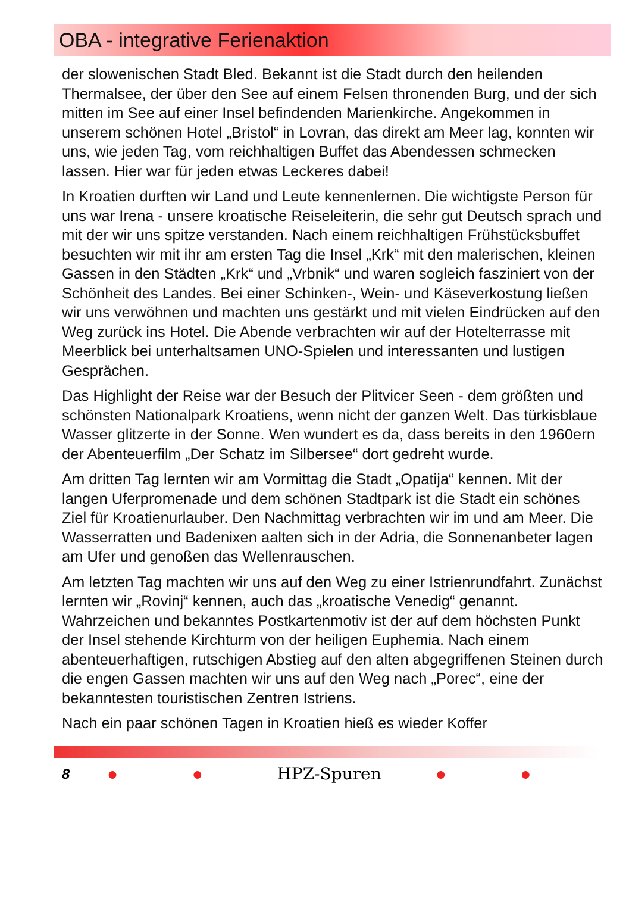OBA - integrative Ferienaktion
der slowenischen Stadt Bled. Bekannt ist die Stadt durch den heilenden Thermalsee, der über den See auf einem Felsen thronenden Burg, und der sich mitten im See auf einer Insel befindenden Marienkirche. Angekommen in unserem schönen Hotel „Bristol“ in Lovran, das direkt am Meer lag, konnten wir uns, wie jeden Tag, vom reichhaltigen Buffet das Abendessen schmecken lassen. Hier war für jeden etwas Leckeres dabei!
In Kroatien durften wir Land und Leute kennenlernen. Die wichtigste Person für uns war Irena - unsere kroatische Reiseleiterin, die sehr gut Deutsch sprach und mit der wir uns spitze verstanden. Nach einem reichhaltigen Frühstücksbuffet besuchten wir mit ihr am ersten Tag die Insel „Krk“ mit den malerischen, kleinen Gassen in den Städten „Krk“ und „Vrbnik“ und waren sogleich fasziniert von der Schönheit des Landes. Bei einer Schinken-, Wein- und Käseverkostung ließen wir uns verwöhnen und machten uns gestärkt und mit vielen Eindrücken auf den Weg zurück ins Hotel. Die Abende verbrachten wir auf der Hotelterrasse mit Meerblick bei unterhaltsamen UNO-Spielen und interessanten und lustigen Gesprächen.
Das Highlight der Reise war der Besuch der Plitvicer Seen - dem größten und schönsten Nationalpark Kroatiens, wenn nicht der ganzen Welt. Das türkisblaue Wasser glitzerte in der Sonne. Wen wundert es da, dass bereits in den 1960ern der Abenteuerfilm „Der Schatz im Silbersee“ dort gedreht wurde.
Am dritten Tag lernten wir am Vormittag die Stadt „Opatija“ kennen. Mit der langen Uferpromenade und dem schönen Stadtpark ist die Stadt ein schönes Ziel für Kroatienurlauber. Den Nachmittag verbrachten wir im und am Meer. Die Wasserratten und Badenixen aalten sich in der Adria, die Sonnenanbeter lagen am Ufer und genoßen das Wellenrauschen.
Am letzten Tag machten wir uns auf den Weg zu einer Istrienrundfahrt. Zunächst lernten wir „Rovinj“ kennen, auch das „kroatische Venedig“ genannt. Wahrzeichen und bekanntes Postkartenmotiv ist der auf dem höchsten Punkt der Insel stehende Kirchturm von der heiligen Euphemia. Nach einem abenteuerhaftigen, rutschigen Abstieg auf den alten abgegriffenen Steinen durch die engen Gassen machten wir uns auf den Weg nach „Porec“, eine der bekanntesten touristischen Zentren Istriens.
Nach ein paar schönen Tagen in Kroatien hieß es wieder Koffer
8 ● ● HPZ-Spuren ● ●